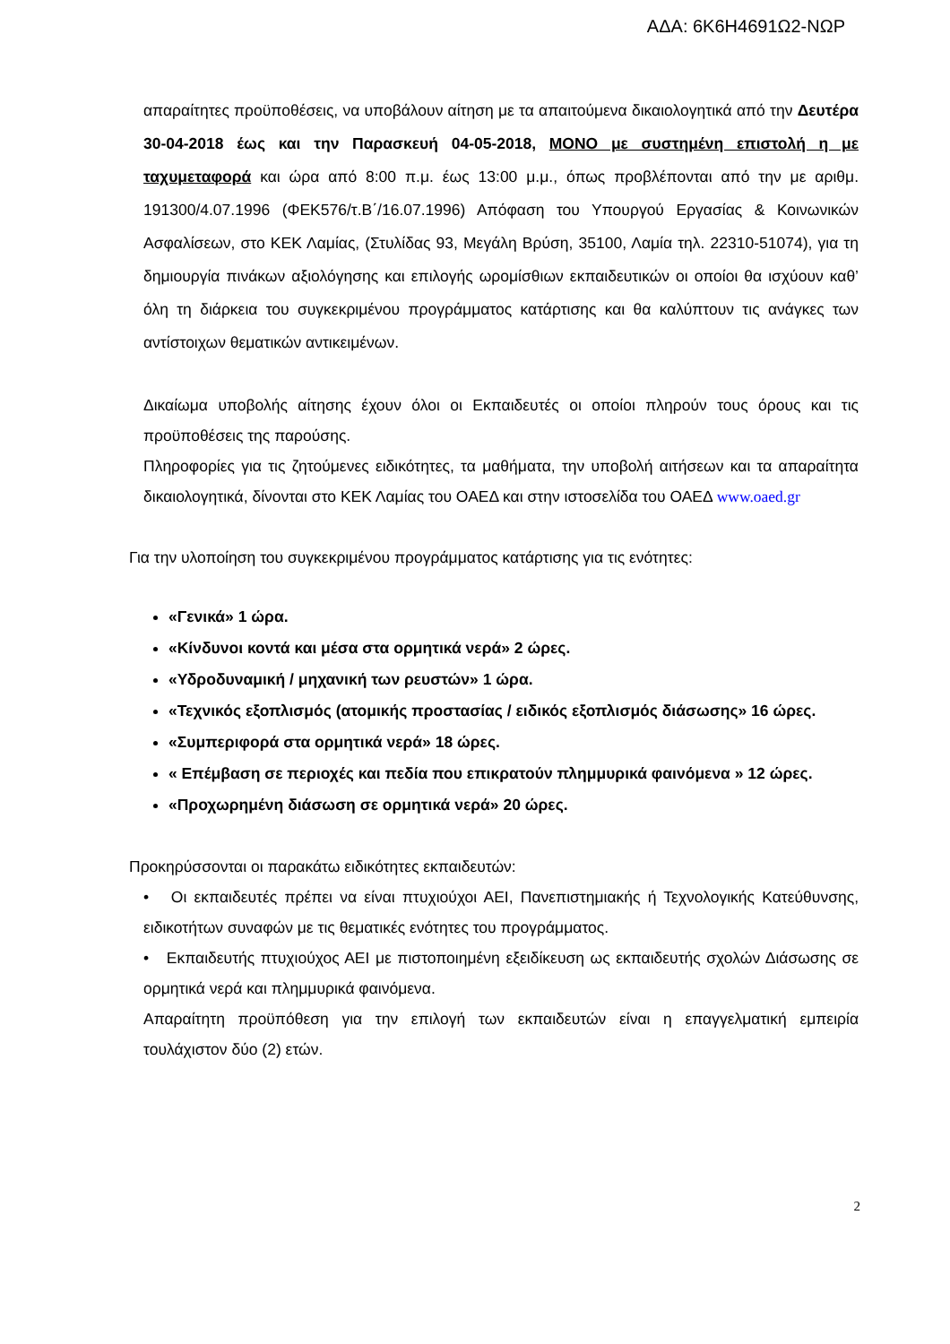ΑΔΑ: 6Κ6Η4691Ω2-ΝΩΡ
απαραίτητες προϋποθέσεις, να υποβάλουν αίτηση με τα απαιτούμενα δικαιολογητικά από την Δευτέρα 30-04-2018 έως και την Παρασκευή 04-05-2018, ΜΟΝΟ με συστημένη επιστολή η με ταχυμεταφορά και ώρα από 8:00 π.μ. έως 13:00 μ.μ., όπως προβλέπονται από την με αριθμ. 191300/4.07.1996 (ΦΕΚ576/τ.Β΄/16.07.1996) Απόφαση του Υπουργού Εργασίας & Κοινωνικών Ασφαλίσεων, στο ΚΕΚ Λαμίας, (Στυλίδας 93, Μεγάλη Βρύση, 35100, Λαμία τηλ. 22310-51074), για τη δημιουργία πινάκων αξιολόγησης και επιλογής ωρομίσθιων εκπαιδευτικών οι οποίοι θα ισχύουν καθ’ όλη τη διάρκεια του συγκεκριμένου προγράμματος κατάρτισης και θα καλύπτουν τις ανάγκες των αντίστοιχων θεματικών αντικειμένων.
Δικαίωμα υποβολής αίτησης έχουν όλοι οι Εκπαιδευτές οι οποίοι πληρούν τους όρους και τις προϋποθέσεις της παρούσης.
Πληροφορίες για τις ζητούμενες ειδικότητες, τα μαθήματα, την υποβολή αιτήσεων και τα απαραίτητα δικαιολογητικά, δίνονται στο ΚΕΚ Λαμίας του ΟΑΕΔ και στην ιστοσελίδα του ΟΑΕΔ www.oaed.gr
Για την υλοποίηση του συγκεκριμένου προγράμματος κατάρτισης για τις ενότητες:
«Γενικά» 1 ώρα.
«Κίνδυνοι κοντά και μέσα στα ορμητικά νερά» 2 ώρες.
«Υδροδυναμική / μηχανική των ρευστών» 1 ώρα.
«Τεχνικός εξοπλισμός (ατομικής προστασίας / ειδικός εξοπλισμός διάσωσης» 16 ώρες.
«Συμπεριφορά στα ορμητικά νερά» 18 ώρες.
« Επέμβαση σε περιοχές και πεδία που επικρατούν πλημμυρικά φαινόμενα » 12 ώρες.
«Προχωρημένη διάσωση σε ορμητικά νερά» 20 ώρες.
Προκηρύσσονται οι παρακάτω ειδικότητες εκπαιδευτών:
• Οι εκπαιδευτές πρέπει να είναι πτυχιούχοι ΑΕΙ, Πανεπιστημιακής ή Τεχνολογικής Κατεύθυνσης, ειδικοτήτων συναφών με τις θεματικές ενότητες του προγράμματος.
• Εκπαιδευτής πτυχιούχος ΑΕΙ με πιστοποιημένη εξειδίκευση ως εκπαιδευτής σχολών Διάσωσης σε ορμητικά νερά και πλημμυρικά φαινόμενα.
Απαραίτητη προϋπόθεση για την επιλογή των εκπαιδευτών είναι η επαγγελματική εμπειρία τουλάχιστον δύο (2) ετών.
2